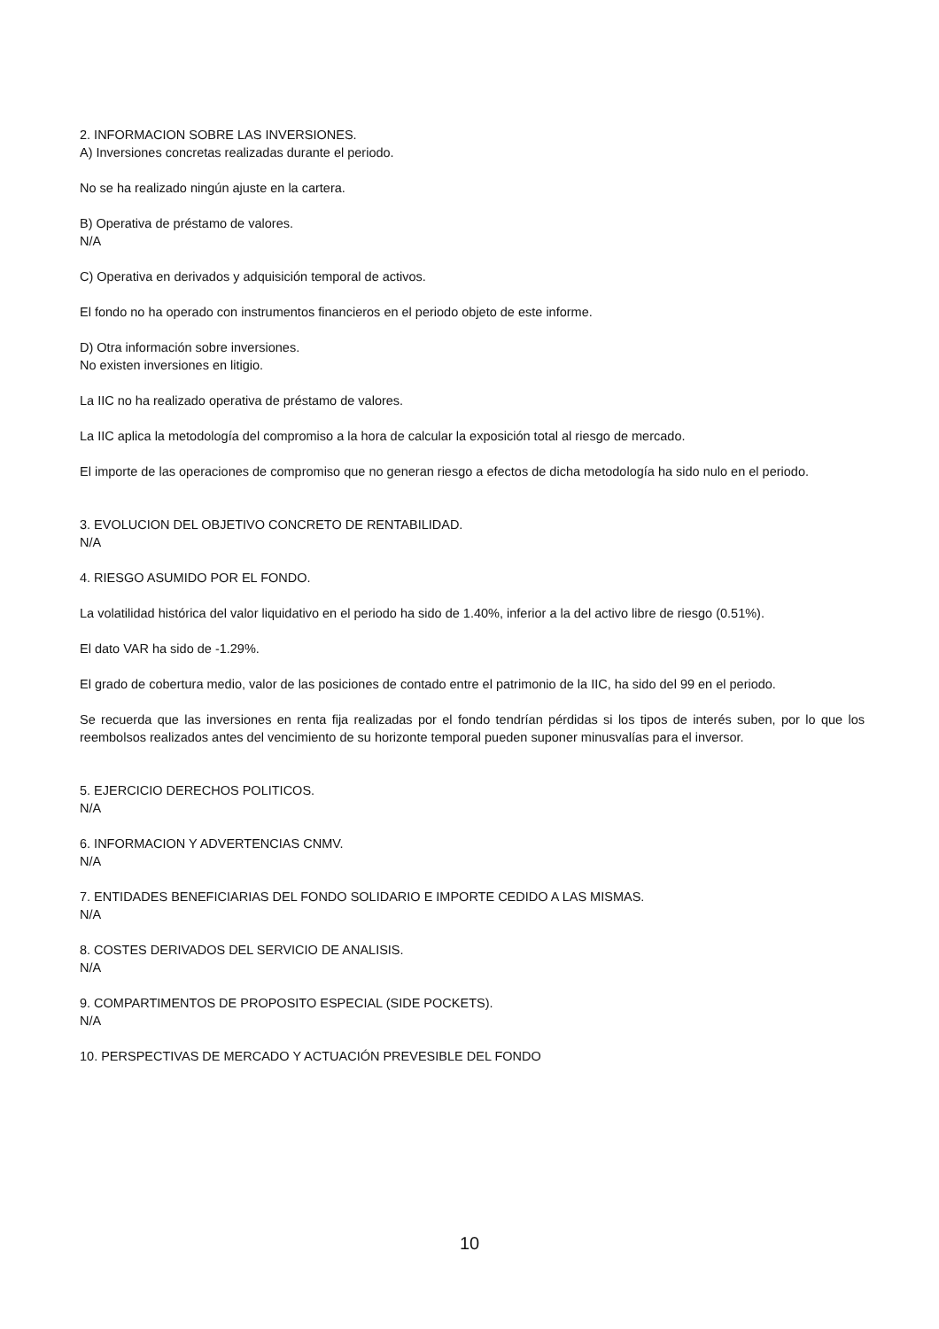2. INFORMACION SOBRE LAS INVERSIONES.
A) Inversiones concretas realizadas durante el periodo.
No se ha realizado ningún ajuste en la cartera.
B) Operativa de préstamo de valores.
N/A
C) Operativa en derivados y adquisición temporal de activos.
El fondo no ha operado con instrumentos financieros en el periodo objeto de este informe.
D) Otra información sobre inversiones.
No existen inversiones en litigio.
La IIC no ha realizado operativa de préstamo de valores.
La IIC aplica la metodología del compromiso a la hora de calcular la exposición total al riesgo de mercado.
El importe de las operaciones de compromiso que no generan riesgo a efectos de dicha metodología ha sido nulo en el periodo.
3. EVOLUCION DEL OBJETIVO CONCRETO DE RENTABILIDAD.
N/A
4. RIESGO ASUMIDO POR EL FONDO.
La volatilidad histórica del valor liquidativo en el periodo ha sido de 1.40%, inferior a la del activo libre de riesgo (0.51%).
El dato VAR ha sido de -1.29%.
El grado de cobertura medio, valor de las posiciones de contado entre el patrimonio de la IIC, ha sido del 99 en el periodo.
Se recuerda que las inversiones en renta fija realizadas por el fondo tendrían pérdidas si los tipos de interés suben, por lo que los reembolsos realizados antes del vencimiento de su horizonte temporal pueden suponer minusvalías para el inversor.
5. EJERCICIO DERECHOS POLITICOS.
N/A
6. INFORMACION Y ADVERTENCIAS CNMV.
N/A
7. ENTIDADES BENEFICIARIAS DEL FONDO SOLIDARIO E IMPORTE CEDIDO A LAS MISMAS.
N/A
8. COSTES DERIVADOS DEL SERVICIO DE ANALISIS.
N/A
9. COMPARTIMENTOS DE PROPOSITO ESPECIAL (SIDE POCKETS).
N/A
10. PERSPECTIVAS DE MERCADO Y ACTUACIÓN PREVESIBLE DEL FONDO
10